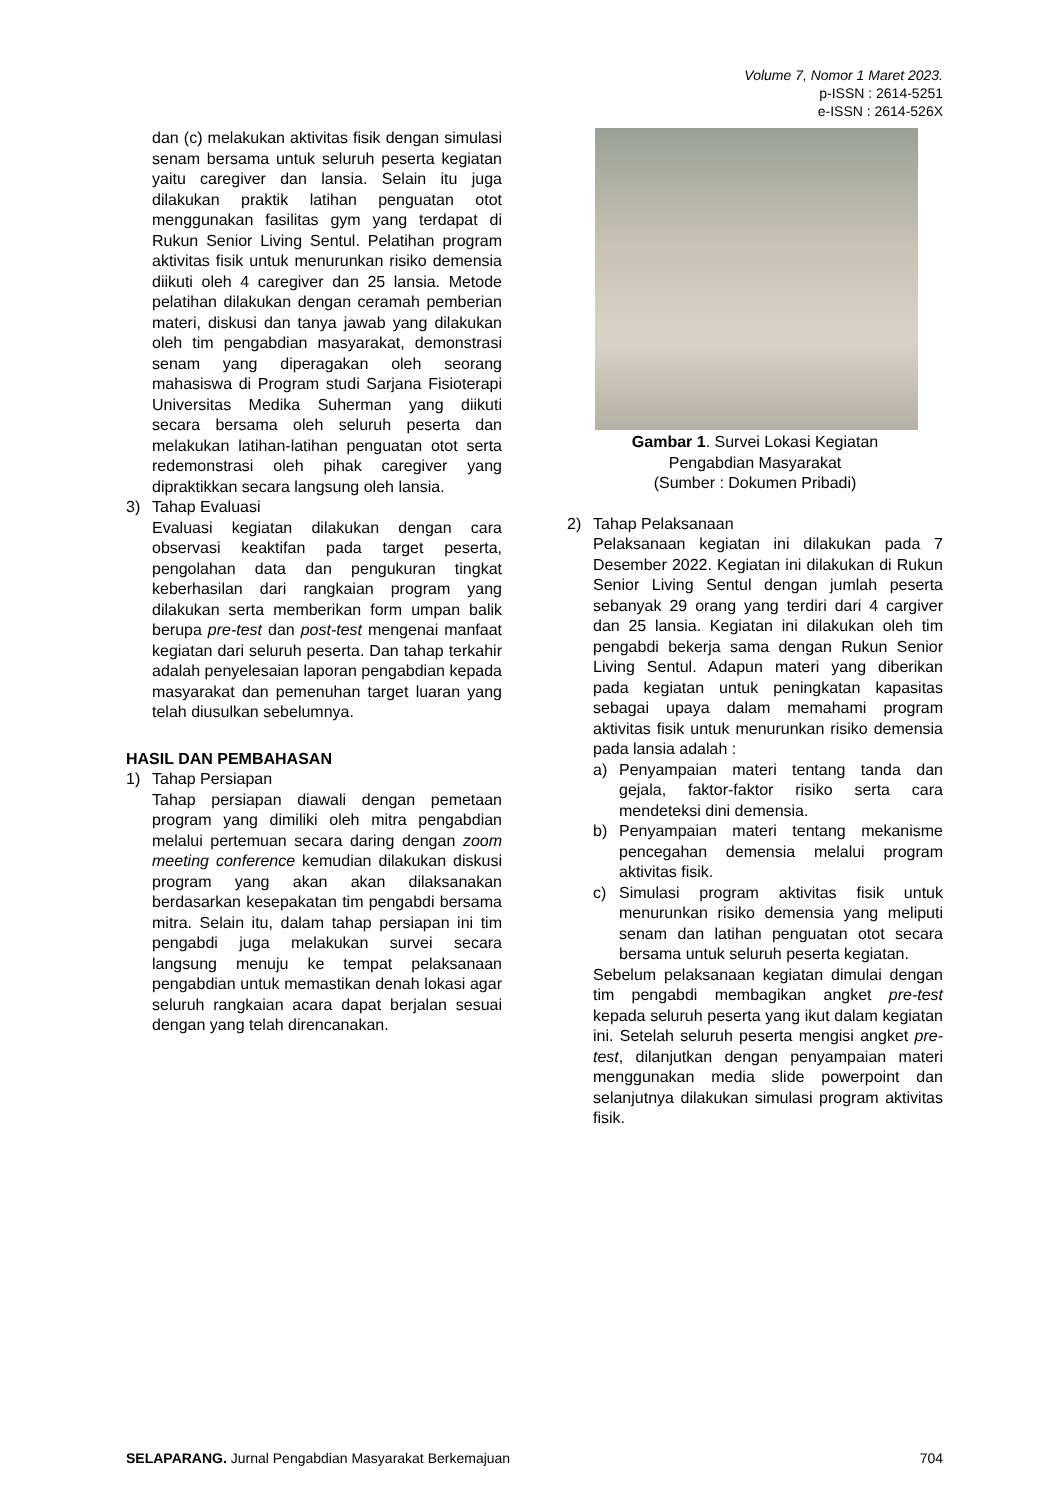Volume 7, Nomor 1 Maret 2023.
p-ISSN : 2614-5251
e-ISSN : 2614-526X
dan (c) melakukan aktivitas fisik dengan simulasi senam bersama untuk seluruh peserta kegiatan yaitu caregiver dan lansia. Selain itu juga dilakukan praktik latihan penguatan otot menggunakan fasilitas gym yang terdapat di Rukun Senior Living Sentul. Pelatihan program aktivitas fisik untuk menurunkan risiko demensia diikuti oleh 4 caregiver dan 25 lansia. Metode pelatihan dilakukan dengan ceramah pemberian materi, diskusi dan tanya jawab yang dilakukan oleh tim pengabdian masyarakat, demonstrasi senam yang diperagakan oleh seorang mahasiswa di Program studi Sarjana Fisioterapi Universitas Medika Suherman yang diikuti secara bersama oleh seluruh peserta dan melakukan latihan-latihan penguatan otot serta redemonstrasi oleh pihak caregiver yang dipraktikkan secara langsung oleh lansia.
3) Tahap Evaluasi
Evaluasi kegiatan dilakukan dengan cara observasi keaktifan pada target peserta, pengolahan data dan pengukuran tingkat keberhasilan dari rangkaian program yang dilakukan serta memberikan form umpan balik berupa pre-test dan post-test mengenai manfaat kegiatan dari seluruh peserta. Dan tahap terkahir adalah penyelesaian laporan pengabdian kepada masyarakat dan pemenuhan target luaran yang telah diusulkan sebelumnya.
HASIL DAN PEMBAHASAN
1) Tahap Persiapan
Tahap persiapan diawali dengan pemetaan program yang dimiliki oleh mitra pengabdian melalui pertemuan secara daring dengan zoom meeting conference kemudian dilakukan diskusi program yang akan akan dilaksanakan berdasarkan kesepakatan tim pengabdi bersama mitra. Selain itu, dalam tahap persiapan ini tim pengabdi juga melakukan survei secara langsung menuju ke tempat pelaksanaan pengabdian untuk memastikan denah lokasi agar seluruh rangkaian acara dapat berjalan sesuai dengan yang telah direncanakan.
Gambar 1. Survei Lokasi Kegiatan
Pengabdian Masyarakat
(Sumber : Dokumen Pribadi)
2) Tahap Pelaksanaan
Pelaksanaan kegiatan ini dilakukan pada 7 Desember 2022. Kegiatan ini dilakukan di Rukun Senior Living Sentul dengan jumlah peserta sebanyak 29 orang yang terdiri dari 4 cargiver dan 25 lansia. Kegiatan ini dilakukan oleh tim pengabdi bekerja sama dengan Rukun Senior Living Sentul. Adapun materi yang diberikan pada kegiatan untuk peningkatan kapasitas sebagai upaya dalam memahami program aktivitas fisik untuk menurunkan risiko demensia pada lansia adalah :
a) Penyampaian materi tentang tanda dan gejala, faktor-faktor risiko serta cara mendeteksi dini demensia.
b) Penyampaian materi tentang mekanisme pencegahan demensia melalui program aktivitas fisik.
c) Simulasi program aktivitas fisik untuk menurunkan risiko demensia yang meliputi senam dan latihan penguatan otot secara bersama untuk seluruh peserta kegiatan.
Sebelum pelaksanaan kegiatan dimulai dengan tim pengabdi membagikan angket pre-test kepada seluruh peserta yang ikut dalam kegiatan ini. Setelah seluruh peserta mengisi angket pre-test, dilanjutkan dengan penyampaian materi menggunakan media slide powerpoint dan selanjutnya dilakukan simulasi program aktivitas fisik.
SELAPARANG. Jurnal Pengabdian Masyarakat Berkemajuan 704